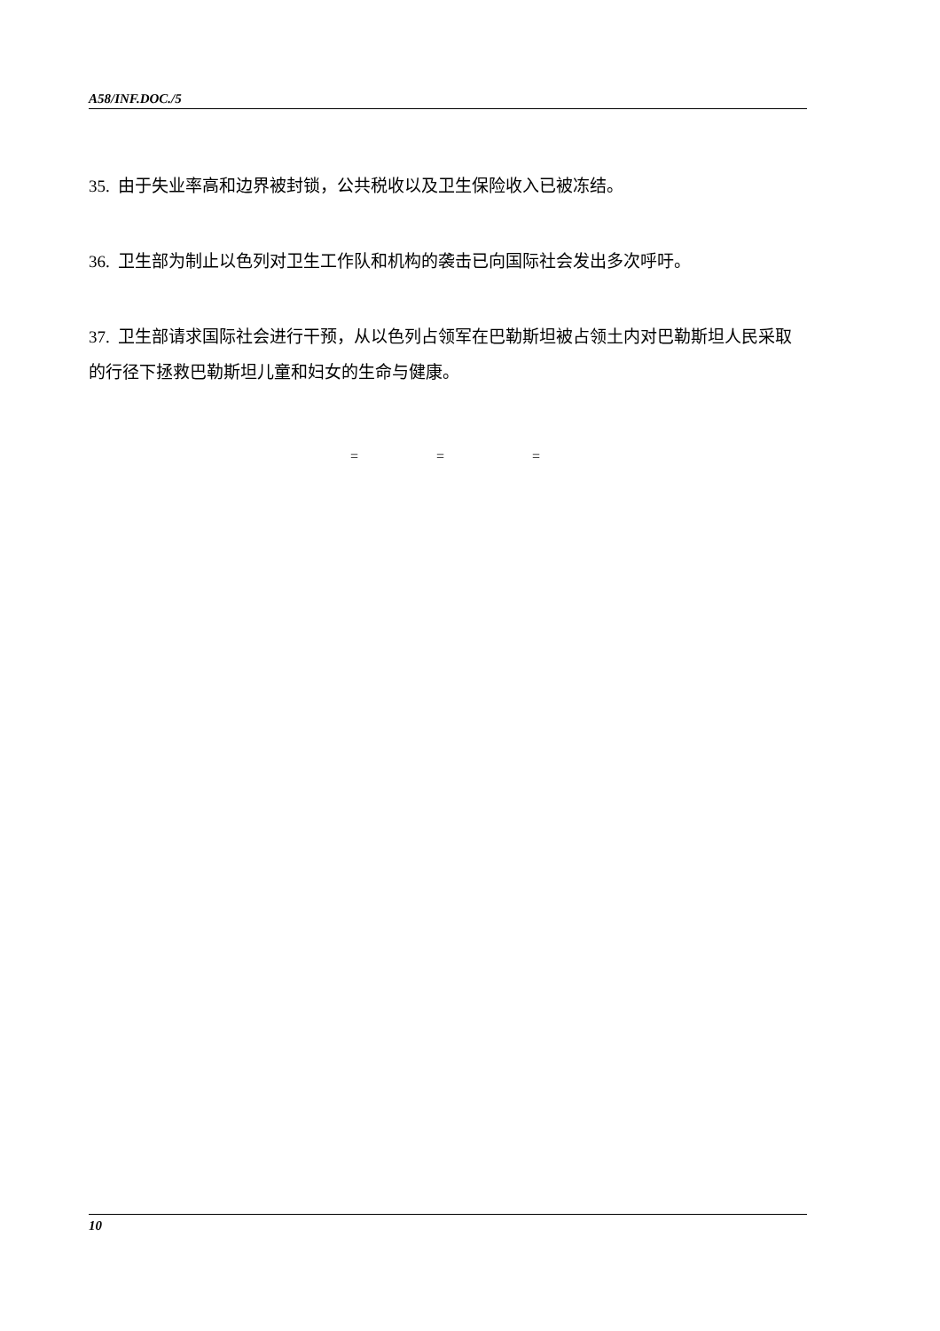A58/INF.DOC./5
35. 由于失业率高和边界被封锁，公共税收以及卫生保险收入已被冻结。
36. 卫生部为制止以色列对卫生工作队和机构的袭击已向国际社会发出多次呼吁。
37. 卫生部请求国际社会进行干预，从以色列占领军在巴勒斯坦被占领土内对巴勒斯坦人民采取的行径下拯救巴勒斯坦儿童和妇女的生命与健康。
= = =
10